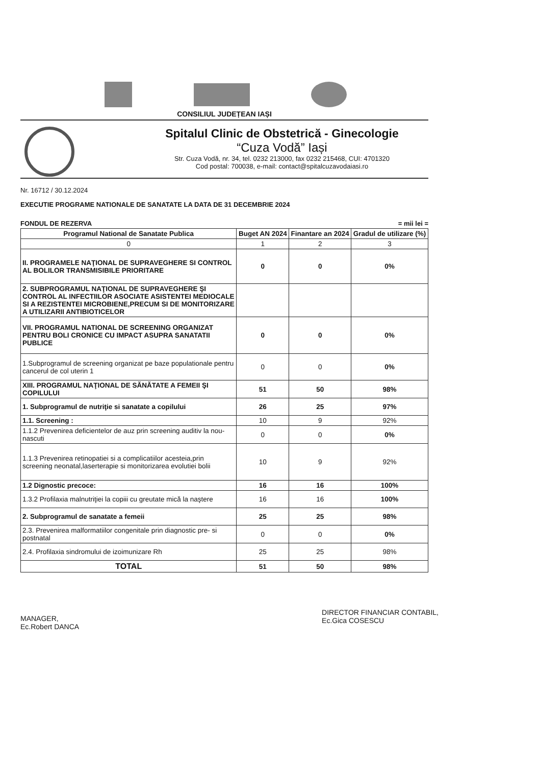CONSILIUL JUDEȚEAN IAȘI
Spitalul Clinic de Obstetrică - Ginecologie
“Cuza Vodă” Iași
Str. Cuza Vodă, nr. 34, tel. 0232 213000, fax 0232 215468, CUI: 4701320
Cod postal: 700038, e-mail: contact@spitalcuzavodaiasi.ro
Nr. 16712 / 30.12.2024
EXECUTIE PROGRAME NATIONALE DE SANATATE LA DATA DE 31 DECEMBRIE 2024
FONDUL DE REZERVA = mii lei =
| Programul National de Sanatate Publica | Buget AN 2024 | Finantare an 2024 | Gradul de utilizare (%) |
| --- | --- | --- | --- |
| 0 | 1 | 2 | 3 |
| II. PROGRAMELE NAŢIONAL DE SUPRAVEGHERE SI CONTROL AL BOLILOR TRANSMISIBILE PRIORITARE | 0 | 0 | 0% |
| 2. SUBPROGRAMUL NAŢIONAL DE SUPRAVEGHERE ŞI CONTROL AL INFECTIILOR ASOCIATE ASISTENTEI MEDIOCALE SI A REZISTENTEI MICROBIENE,PRECUM SI DE MONITORIZARE A UTILIZARII ANTIBIOTICELOR | | | |
| VII. PROGRAMUL NATIONAL DE SCREENING ORGANIZAT PENTRU BOLI CRONICE CU IMPACT ASUPRA SANATATII PUBLICE | 0 | 0 | 0% |
| 1.Subprogramul de screening organizat pe baze populationale pentru cancerul de col uterin 1 | 0 | 0 | 0% |
| XIII. PROGRAMUL NAŢIONAL DE SĂNĂTATE A FEMEII ŞI COPILULUI | 51 | 50 | 98% |
| 1. Subprogramul de nutriţie si sanatate a copilului | 26 | 25 | 97% |
| 1.1. Screening : | 10 | 9 | 92% |
| 1.1.2 Prevenirea deficientelor de auz prin screening auditiv la nou-nascuti | 0 | 0 | 0% |
| 1.1.3 Prevenirea retinopatiei si a complicatiilor acesteia,prin screening neonatal,laserterapie si monitorizarea evolutiei bolii | 10 | 9 | 92% |
| 1.2 Dignostic precoce: | 16 | 16 | 100% |
| 1.3.2 Profilaxia malnutriţiei la copiii cu greutate mică la naştere | 16 | 16 | 100% |
| 2. Subprogramul de sanatate a femeii | 25 | 25 | 98% |
| 2.3. Prevenirea malformatiilor congenitale prin diagnostic pre- si postnatal | 0 | 0 | 0% |
| 2.4. Profilaxia sindromului de izoimunizare Rh | 25 | 25 | 98% |
| TOTAL | 51 | 50 | 98% |
MANAGER,
Ec.Robert DANCA
DIRECTOR FINANCIAR CONTABIL,
Ec.Gica COSESCU